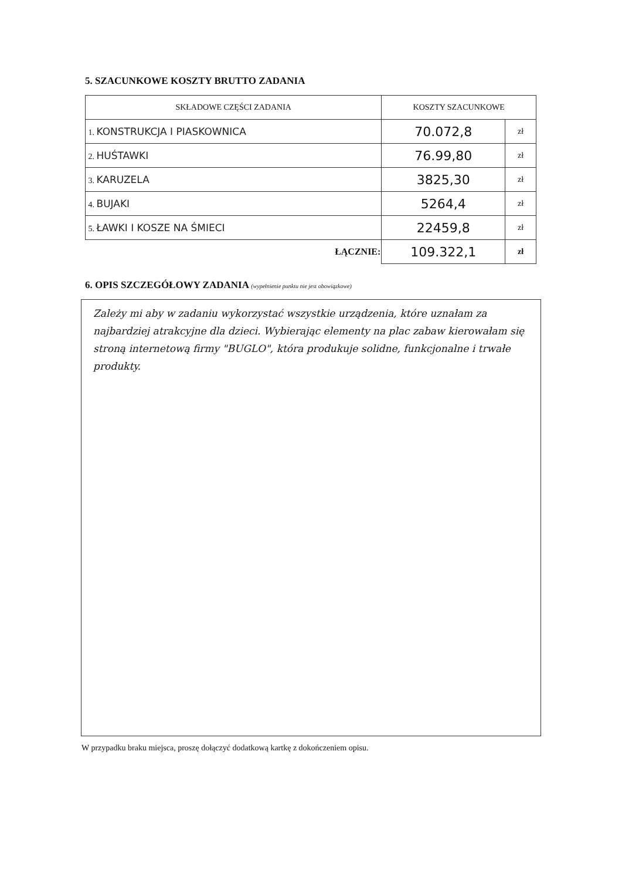5. SZACUNKOWE KOSZTY BRUTTO ZADANIA
| SKŁADOWE CZĘŚCI ZADANIA | KOSZTY SZACUNKOWE | |
| --- | --- | --- |
| 1. KONSTRUKCJA I PIASKOWNICA | 70.072,8 | zł |
| 2. HUŚTAWKI | 76.99,80 | zł |
| 3. KARUZELA | 3825,30 | zł |
| 4. BUJAKI | 5264,4 | zł |
| 5. ŁAWKI I KOSZE NA ŚMIECI | 22459,8 | zł |
| ŁĄCZNIE: | 109.322,1 | zł |
6. OPIS SZCZEGÓŁOWY ZADANIA (wypełnienie punktu nie jest obowiązkowe)
Zależy mi aby w zadaniu wykorzystać wszystkie urządzenia, które uznałam za najbardziej atrakcyjne dla dzieci. Wybierając elementy na plac zabaw kierowałam się stroną internetową firmy "BUGLO", która produkuje solidne, funkcjonalne i trwałe produkty.
W przypadku braku miejsca, proszę dołączyć dodatkową kartkę z dokończeniem opisu.